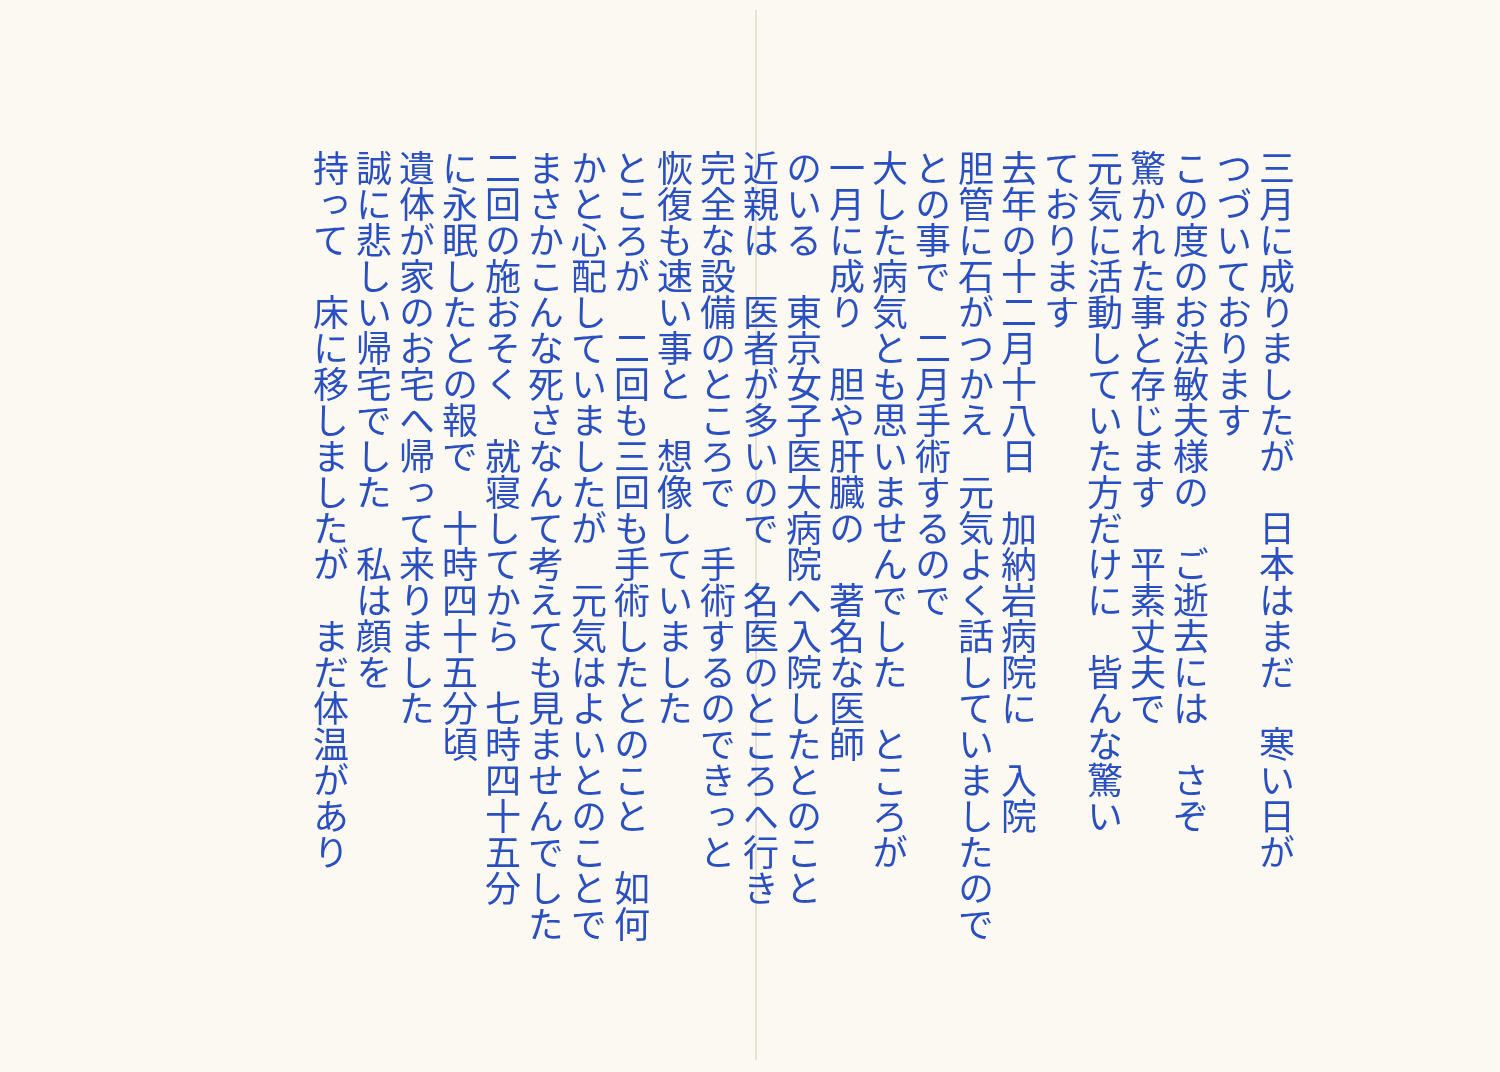三月に成りましたが　日本はまだ　寒い日が
つづいております
この度のお法敏夫様の　ご逝去には　さぞ
驚かれた事と存じます　平素丈夫で
元気に活動していた方だけに　皆んな驚い
ております
去年の十二月十八日　加納岩病院に　入院
胆管に石がつかえ　元気よく話していましたので
との事で　二月手術するので
大した病気とも思いませんでした　ところが
一月に成り　胆や肝臓の　著名な医師
のいる　東京女子医大病院へ入院したとのこと
近親は　医者が多いので　名医のところへ行き
完全な設備のところで　手術するのできっと
恢復も速い事と　想像していました
ところが　二回も三回も手術したとのこと　如何
かと心配していましたが　元気はよいとのことで
まさかこんな死さなんて考えても見ませんでした
二回の施おそく　就寝してから　七時四十五分
に永眠したとの報で　十時四十五分頃
遺体が家のお宅へ帰って来りました
誠に悲しい帰宅でした　私は顔を
持って　床に移しましたが　まだ体温があり